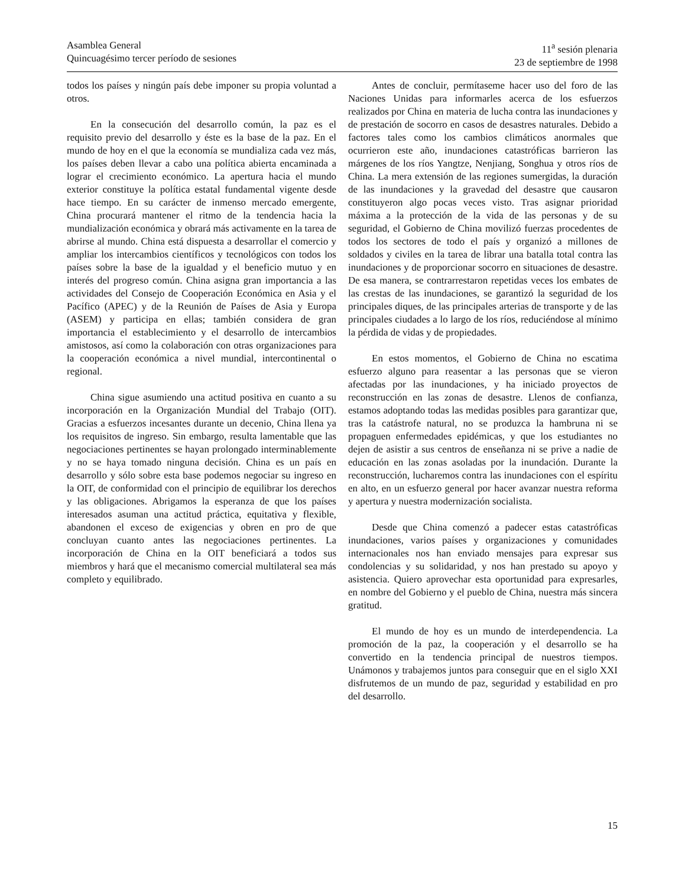Asamblea General
Quincuagésimo tercer período de sesiones
11<sup>a</sup> sesión plenaria
23 de septiembre de 1998
todos los países y ningún país debe imponer su propia voluntad a otros.
En la consecución del desarrollo común, la paz es el requisito previo del desarrollo y éste es la base de la paz. En el mundo de hoy en el que la economía se mundializa cada vez más, los países deben llevar a cabo una política abierta encaminada a lograr el crecimiento económico. La apertura hacia el mundo exterior constituye la política estatal fundamental vigente desde hace tiempo. En su carácter de inmenso mercado emergente, China procurará mantener el ritmo de la tendencia hacia la mundialización económica y obrará más activamente en la tarea de abrirse al mundo. China está dispuesta a desarrollar el comercio y ampliar los intercambios científicos y tecnológicos con todos los países sobre la base de la igualdad y el beneficio mutuo y en interés del progreso común. China asigna gran importancia a las actividades del Consejo de Cooperación Económica en Asia y el Pacífico (APEC) y de la Reunión de Países de Asia y Europa (ASEM) y participa en ellas; también considera de gran importancia el establecimiento y el desarrollo de intercambios amistosos, así como la colaboración con otras organizaciones para la cooperación económica a nivel mundial, intercontinental o regional.
China sigue asumiendo una actitud positiva en cuanto a su incorporación en la Organización Mundial del Trabajo (OIT). Gracias a esfuerzos incesantes durante un decenio, China llena ya los requisitos de ingreso. Sin embargo, resulta lamentable que las negociaciones pertinentes se hayan prolongado interminablemente y no se haya tomado ninguna decisión. China es un país en desarrollo y sólo sobre esta base podemos negociar su ingreso en la OIT, de conformidad con el principio de equilibrar los derechos y las obligaciones. Abrigamos la esperanza de que los países interesados asuman una actitud práctica, equitativa y flexible, abandonen el exceso de exigencias y obren en pro de que concluyan cuanto antes las negociaciones pertinentes. La incorporación de China en la OIT beneficiará a todos sus miembros y hará que el mecanismo comercial multilateral sea más completo y equilibrado.
Antes de concluir, permítaseme hacer uso del foro de las Naciones Unidas para informarles acerca de los esfuerzos realizados por China en materia de lucha contra las inundaciones y de prestación de socorro en casos de desastres naturales. Debido a factores tales como los cambios climáticos anormales que ocurrieron este año, inundaciones catastróficas barrieron las márgenes de los ríos Yangtze, Nenjiang, Songhua y otros ríos de China. La mera extensión de las regiones sumergidas, la duración de las inundaciones y la gravedad del desastre que causaron constituyeron algo pocas veces visto. Tras asignar prioridad máxima a la protección de la vida de las personas y de su seguridad, el Gobierno de China movilizó fuerzas procedentes de todos los sectores de todo el país y organizó a millones de soldados y civiles en la tarea de librar una batalla total contra las inundaciones y de proporcionar socorro en situaciones de desastre. De esa manera, se contrarrestaron repetidas veces los embates de las crestas de las inundaciones, se garantizó la seguridad de los principales diques, de las principales arterias de transporte y de las principales ciudades a lo largo de los ríos, reduciéndose al mínimo la pérdida de vidas y de propiedades.
En estos momentos, el Gobierno de China no escatima esfuerzo alguno para reasentar a las personas que se vieron afectadas por las inundaciones, y ha iniciado proyectos de reconstrucción en las zonas de desastre. Llenos de confianza, estamos adoptando todas las medidas posibles para garantizar que, tras la catástrofe natural, no se produzca la hambruna ni se propaguen enfermedades epidémicas, y que los estudiantes no dejen de asistir a sus centros de enseñanza ni se prive a nadie de educación en las zonas asoladas por la inundación. Durante la reconstrucción, lucharemos contra las inundaciones con el espíritu en alto, en un esfuerzo general por hacer avanzar nuestra reforma y apertura y nuestra modernización socialista.
Desde que China comenzó a padecer estas catastróficas inundaciones, varios países y organizaciones y comunidades internacionales nos han enviado mensajes para expresar sus condolencias y su solidaridad, y nos han prestado su apoyo y asistencia. Quiero aprovechar esta oportunidad para expresarles, en nombre del Gobierno y el pueblo de China, nuestra más sincera gratitud.
El mundo de hoy es un mundo de interdependencia. La promoción de la paz, la cooperación y el desarrollo se ha convertido en la tendencia principal de nuestros tiempos. Unámonos y trabajemos juntos para conseguir que en el siglo XXI disfrutemos de un mundo de paz, seguridad y estabilidad en pro del desarrollo.
15